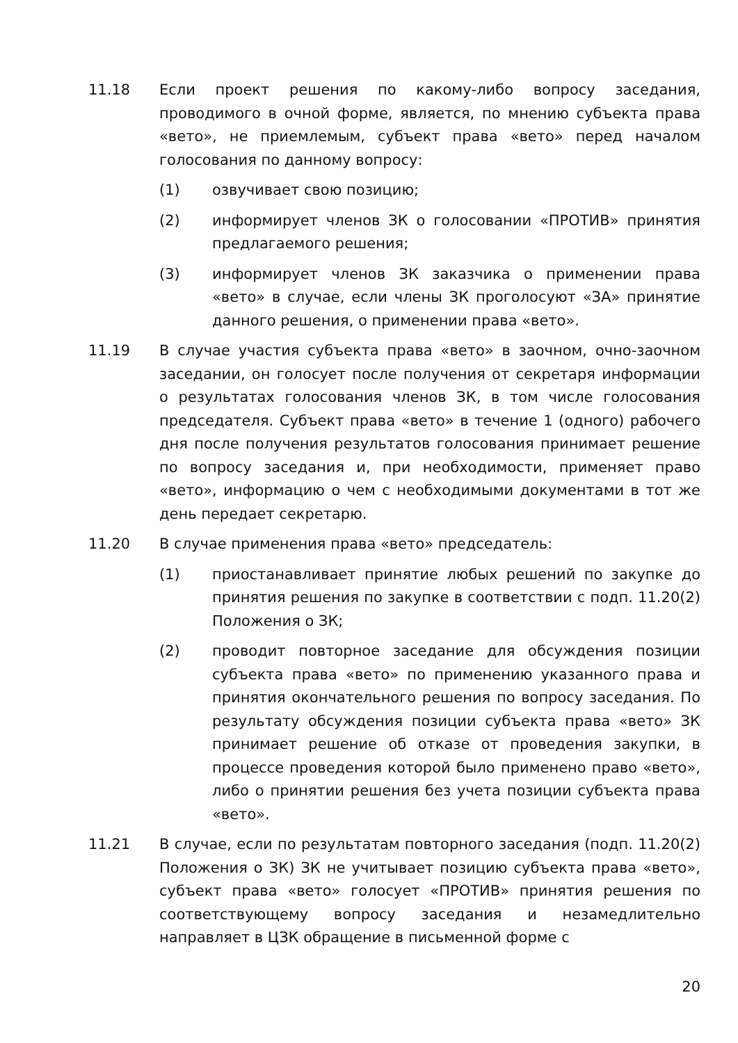11.18 Если проект решения по какому-либо вопросу заседания, проводимого в очной форме, является, по мнению субъекта права «вето», не приемлемым, субъект права «вето» перед началом голосования по данному вопросу:
(1) озвучивает свою позицию;
(2) информирует членов ЗК о голосовании «ПРОТИВ» принятия предлагаемого решения;
(3) информирует членов ЗК заказчика о применении права «вето» в случае, если члены ЗК проголосуют «ЗА» принятие данного решения, о применении права «вето».
11.19 В случае участия субъекта права «вето» в заочном, очно-заочном заседании, он голосует после получения от секретаря информации о результатах голосования членов ЗК, в том числе голосования председателя. Субъект права «вето» в течение 1 (одного) рабочего дня после получения результатов голосования принимает решение по вопросу заседания и, при необходимости, применяет право «вето», информацию о чем с необходимыми документами в тот же день передает секретарю.
11.20 В случае применения права «вето» председатель:
(1) приостанавливает принятие любых решений по закупке до принятия решения по закупке в соответствии с подп. 11.20(2) Положения о ЗК;
(2) проводит повторное заседание для обсуждения позиции субъекта права «вето» по применению указанного права и принятия окончательного решения по вопросу заседания. По результату обсуждения позиции субъекта права «вето» ЗК принимает решение об отказе от проведения закупки, в процессе проведения которой было применено право «вето», либо о принятии решения без учета позиции субъекта права «вето».
11.21 В случае, если по результатам повторного заседания (подп. 11.20(2) Положения о ЗК) ЗК не учитывает позицию субъекта права «вето», субъект права «вето» голосует «ПРОТИВ» принятия решения по соответствующему вопросу заседания и незамедлительно направляет в ЦЗК обращение в письменной форме с
20